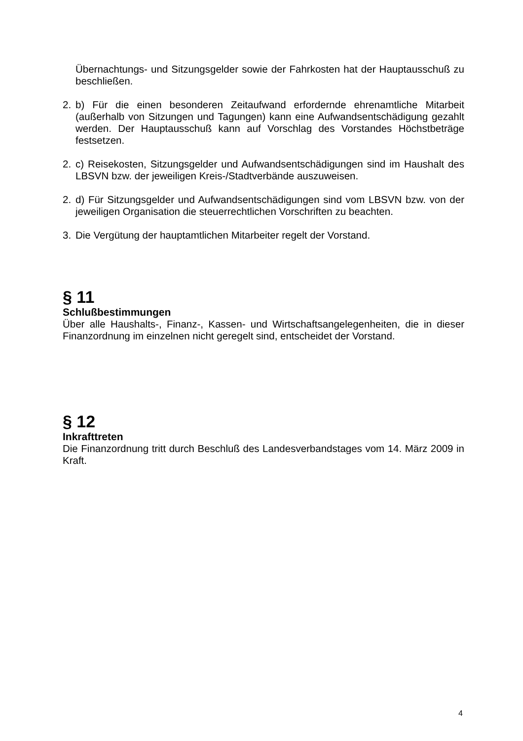Übernachtungs- und Sitzungsgelder sowie der Fahrkosten hat der Hauptausschuß zu beschließen.
2. b) Für die einen besonderen Zeitaufwand erfordernde ehrenamtliche Mitarbeit (außerhalb von Sitzungen und Tagungen) kann eine Aufwandsentschädigung gezahlt werden. Der Hauptausschuß kann auf Vorschlag des Vorstandes Höchstbeträge festsetzen.
2. c) Reisekosten, Sitzungsgelder und Aufwandsentschädigungen sind im Haushalt des LBSVN bzw. der jeweiligen Kreis-/Stadtverbände auszuweisen.
2. d) Für Sitzungsgelder und Aufwandsentschädigungen sind vom LBSVN bzw. von der jeweiligen Organisation die steuerrechtlichen Vorschriften zu beachten.
3. Die Vergütung der hauptamtlichen Mitarbeiter regelt der Vorstand.
§ 11
Schlußbestimmungen
Über alle Haushalts-, Finanz-, Kassen- und Wirtschaftsangelegenheiten, die in dieser Finanzordnung im einzelnen nicht geregelt sind, entscheidet der Vorstand.
§ 12
Inkrafttreten
Die Finanzordnung tritt durch Beschluß des Landesverbandstages vom 14. März 2009 in Kraft.
4